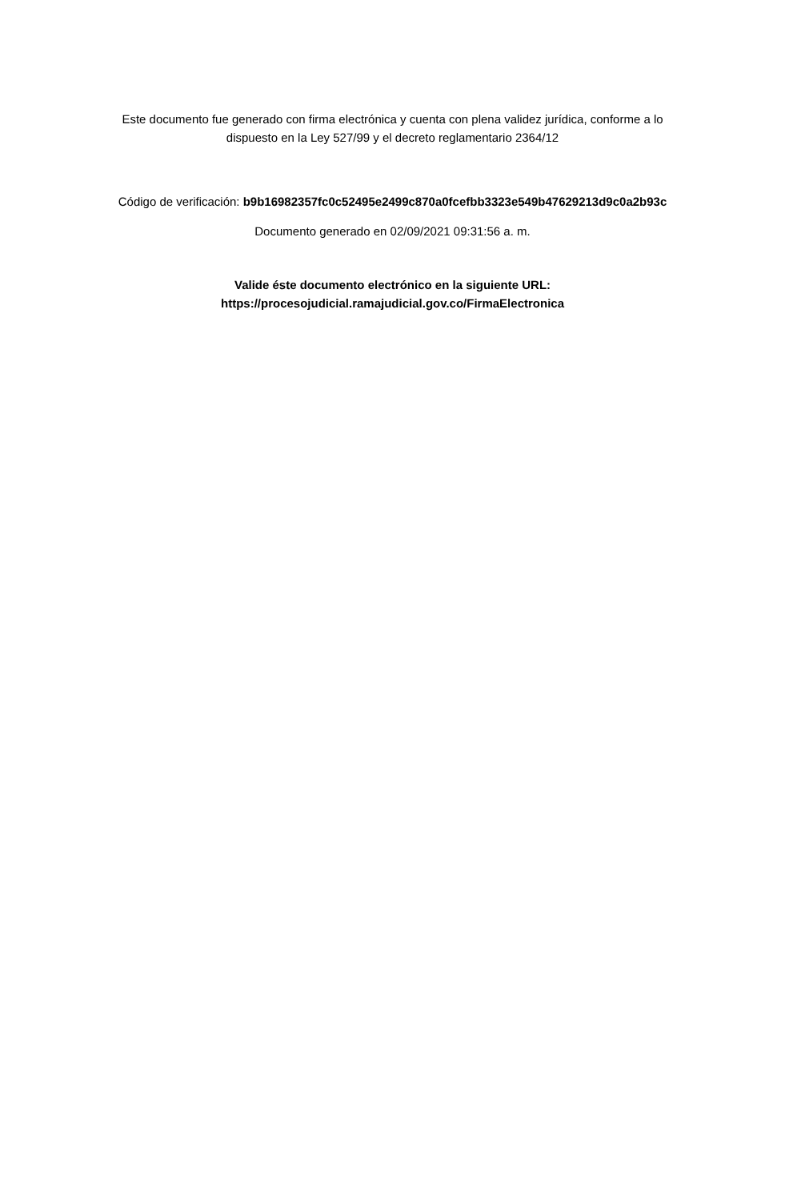Este documento fue generado con firma electrónica y cuenta con plena validez jurídica, conforme a lo dispuesto en la Ley 527/99 y el decreto reglamentario 2364/12
Código de verificación: b9b16982357fc0c52495e2499c870a0fcefbb3323e549b47629213d9c0a2b93c
Documento generado en 02/09/2021 09:31:56 a. m.
Valide éste documento electrónico en la siguiente URL:
https://procesojudicial.ramajudicial.gov.co/FirmaElectronica